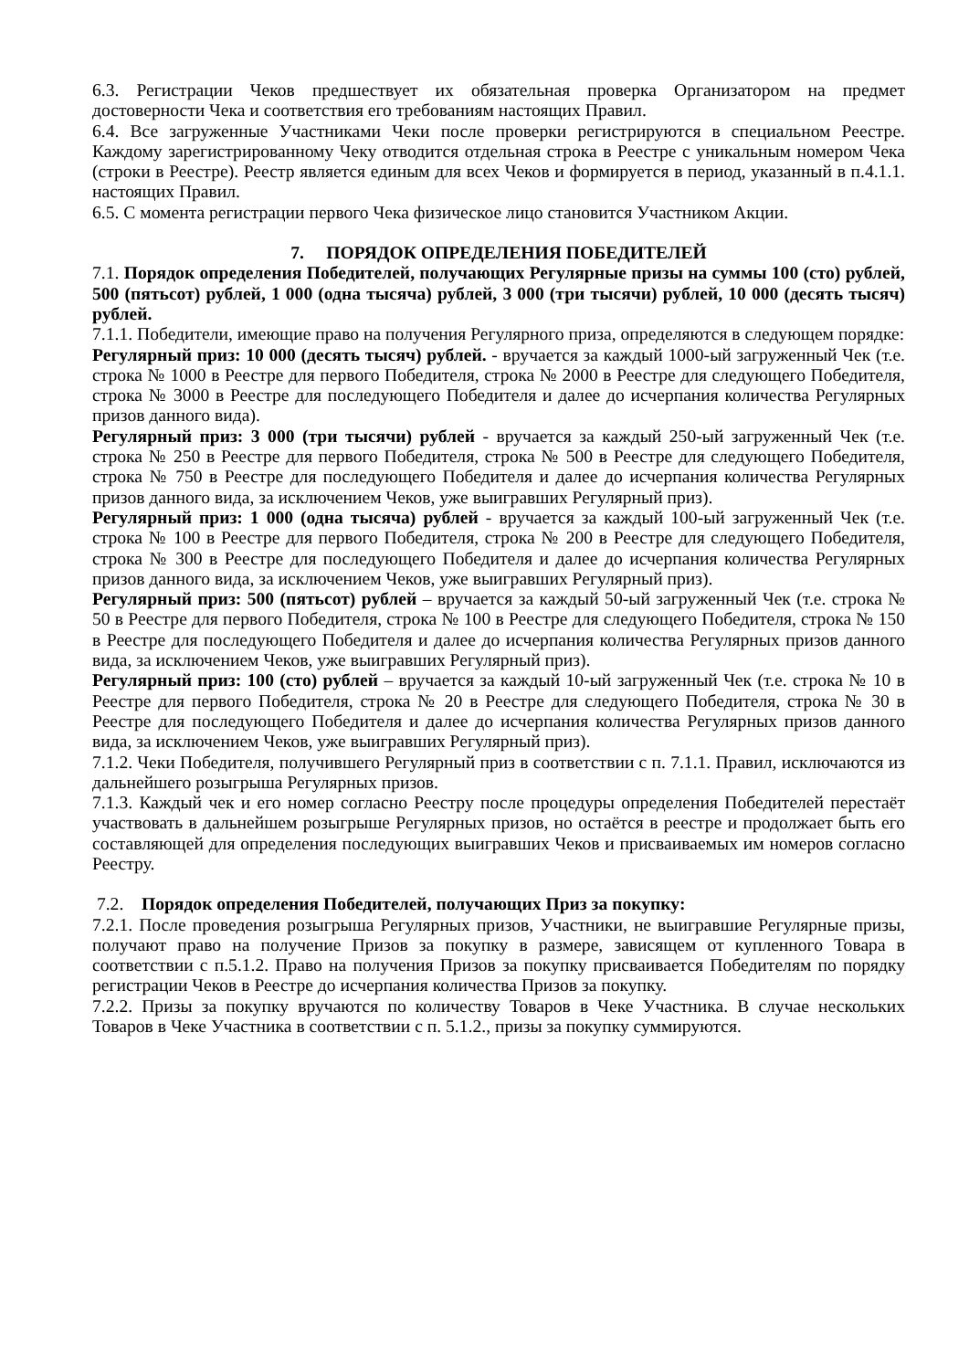6.3. Регистрации Чеков предшествует их обязательная проверка Организатором на предмет достоверности Чека и соответствия его требованиям настоящих Правил.
6.4. Все загруженные Участниками Чеки после проверки регистрируются в специальном Реестре. Каждому зарегистрированному Чеку отводится отдельная строка в Реестре с уникальным номером Чека (строки в Реестре). Реестр является единым для всех Чеков и формируется в период, указанный в п.4.1.1. настоящих Правил.
6.5. С момента регистрации первого Чека физическое лицо становится Участником Акции.
7. ПОРЯДОК ОПРЕДЕЛЕНИЯ ПОБЕДИТЕЛЕЙ
7.1. Порядок определения Победителей, получающих Регулярные призы на суммы 100 (сто) рублей, 500 (пятьсот) рублей, 1 000 (одна тысяча) рублей, 3 000 (три тысячи) рублей, 10 000 (десять тысяч) рублей.
7.1.1. Победители, имеющие право на получения Регулярного приза, определяются в следующем порядке:
Регулярный приз: 10 000 (десять тысяч) рублей. - вручается за каждый 1000-ый загруженный Чек (т.е. строка № 1000 в Реестре для первого Победителя, строка № 2000 в Реестре для следующего Победителя, строка № 3000 в Реестре для последующего Победителя и далее до исчерпания количества Регулярных призов данного вида).
Регулярный приз: 3 000 (три тысячи) рублей - вручается за каждый 250-ый загруженный Чек (т.е. строка № 250 в Реестре для первого Победителя, строка № 500 в Реестре для следующего Победителя, строка № 750 в Реестре для последующего Победителя и далее до исчерпания количества Регулярных призов данного вида, за исключением Чеков, уже выигравших Регулярный приз).
Регулярный приз: 1 000 (одна тысяча) рублей - вручается за каждый 100-ый загруженный Чек (т.е. строка № 100 в Реестре для первого Победителя, строка № 200 в Реестре для следующего Победителя, строка № 300 в Реестре для последующего Победителя и далее до исчерпания количества Регулярных призов данного вида, за исключением Чеков, уже выигравших Регулярный приз).
Регулярный приз: 500 (пятьсот) рублей – вручается за каждый 50-ый загруженный Чек (т.е. строка № 50 в Реестре для первого Победителя, строка № 100 в Реестре для следующего Победителя, строка № 150 в Реестре для последующего Победителя и далее до исчерпания количества Регулярных призов данного вида, за исключением Чеков, уже выигравших Регулярный приз).
Регулярный приз: 100 (сто) рублей – вручается за каждый 10-ый загруженный Чек (т.е. строка № 10 в Реестре для первого Победителя, строка № 20 в Реестре для следующего Победителя, строка № 30 в Реестре для последующего Победителя и далее до исчерпания количества Регулярных призов данного вида, за исключением Чеков, уже выигравших Регулярный приз).
7.1.2. Чеки Победителя, получившего Регулярный приз в соответствии с п. 7.1.1. Правил, исключаются из дальнейшего розыгрыша Регулярных призов.
7.1.3. Каждый чек и его номер согласно Реестру после процедуры определения Победителей перестаёт участвовать в дальнейшем розыгрыше Регулярных призов, но остаётся в реестре и продолжает быть его составляющей для определения последующих выигравших Чеков и присваиваемых им номеров согласно Реестру.
7.2. Порядок определения Победителей, получающих Приз за покупку:
7.2.1. После проведения розыгрыша Регулярных призов, Участники, не выигравшие Регулярные призы, получают право на получение Призов за покупку в размере, зависящем от купленного Товара в соответствии с п.5.1.2. Право на получения Призов за покупку присваивается Победителям по порядку регистрации Чеков в Реестре до исчерпания количества Призов за покупку.
7.2.2. Призы за покупку вручаются по количеству Товаров в Чеке Участника. В случае нескольких Товаров в Чеке Участника в соответствии с п. 5.1.2., призы за покупку суммируются.